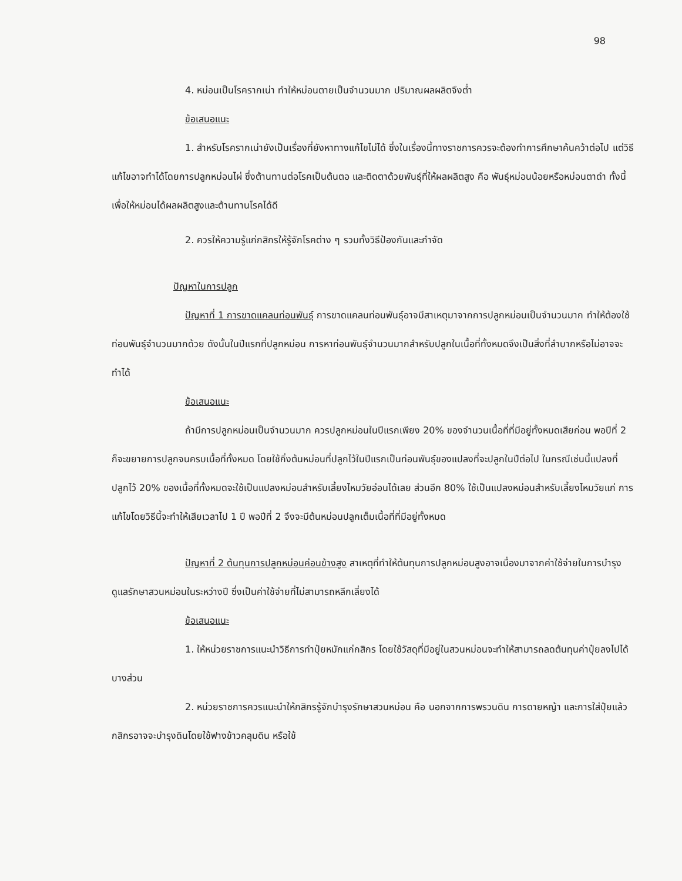98
4. หม่อนเป็นโรครากเน่า ทำให้หม่อนตายเป็นจำนวนมาก ปริมาณผลผลิตจึงต่ำ
ข้อเสนอแนะ
1. สำหรับโรครากเน่ายังเป็นเรื่องที่ยังหาทางแก้ไขไม่ได้ ซึ่งในเรื่องนี้ทางราชการควรจะต้องทำการศึกษาค้นคว้าต่อไป แต่วิธีแก้ไขอาจทำได้โดยการปลูกหม่อนไผ่ ซึ่งต้านทานต่อโรคเป็นต้นตอ และติดตาด้วยพันธุ์ที่ให้ผลผลิตสูง คือ พันธุ์หม่อนน้อยหรือหม่อนตาดำ ทั้งนี้เพื่อให้หม่อนได้ผลผลิตสูงและต้านทานโรคได้ดี
2. ควรให้ความรู้แก่กสิกรให้รู้จักโรคต่าง ๆ รวมทั้งวิธีป้องกันและกำจัด
ปัญหาในการปลูก
ปัญหาที่ 1 การขาดแคลนท่อนพันธุ์ การขาดแคลนท่อนพันธุ์อาจมีสาเหตุมาจากการปลูกหม่อนเป็นจำนวนมาก ทำให้ต้องใช้ท่อนพันธุ์จำนวนมากด้วย ดังนั้นในปีแรกที่ปลูกหม่อน การหาท่อนพันธุ์จำนวนมากสำหรับปลูกในเนื้อที่ทั้งหมดจึงเป็นสิ่งที่ลำบากหรือไม่อาจจะทำได้
ข้อเสนอแนะ
ถ้ามีการปลูกหม่อนเป็นจำนวนมาก ควรปลูกหม่อนในปีแรกเพียง 20% ของจำนวนเนื้อที่ที่มีอยู่ทั้งหมดเสียก่อน พอปีที่ 2 ก็จะขยายการปลูกจนครบเนื้อที่ทั้งหมด โดยใช้กิ่งต้นหม่อนที่ปลูกไว้ในปีแรกเป็นท่อนพันธุ์ของแปลงที่จะปลูกในปีต่อไป ในกรณีเช่นนี้แปลงที่ปลูกไว้ 20% ของเนื้อที่ทั้งหมดจะใช้เป็นแปลงหม่อนสำหรับเลี้ยงไหมวัยอ่อนได้เลย ส่วนอีก 80% ใช้เป็นแปลงหม่อนสำหรับเลี้ยงไหมวัยแก่ การแก้ไขโดยวิธีนี้จะทำให้เสียเวลาไป 1 ปี พอปีที่ 2 จึงจะมีต้นหม่อนปลูกเต็มเนื้อที่ที่มีอยู่ทั้งหมด
ปัญหาที่ 2 ต้นทุนการปลูกหม่อนค่อนข้างสูง สาเหตุที่ทำให้ต้นทุนการปลูกหม่อนสูงอาจเนื่องมาจากค่าใช้จ่ายในการบำรุงดูแลรักษาสวนหม่อนในระหว่างปี ซึ่งเป็นค่าใช้จ่ายที่ไม่สามารถหลีกเลี่ยงได้
ข้อเสนอแนะ
1. ให้หน่วยราชการแนะนำวิธีการทำปุ๋ยหมักแก่กสิกร โดยใช้วัสดุที่มีอยู่ในสวนหม่อนจะทำให้สามารถลดต้นทุนค่าปุ๋ยลงไปได้บางส่วน
2. หน่วยราชการควรแนะนำให้กสิกรรู้จักบำรุงรักษาสวนหม่อน คือ นอกจากการพรวนดิน การดายหญ้า และการใส่ปุ๋ยแล้ว กสิกรอาจจะบำรุงดินโดยใช้ฟางข้าวคลุมดิน หรือใช้